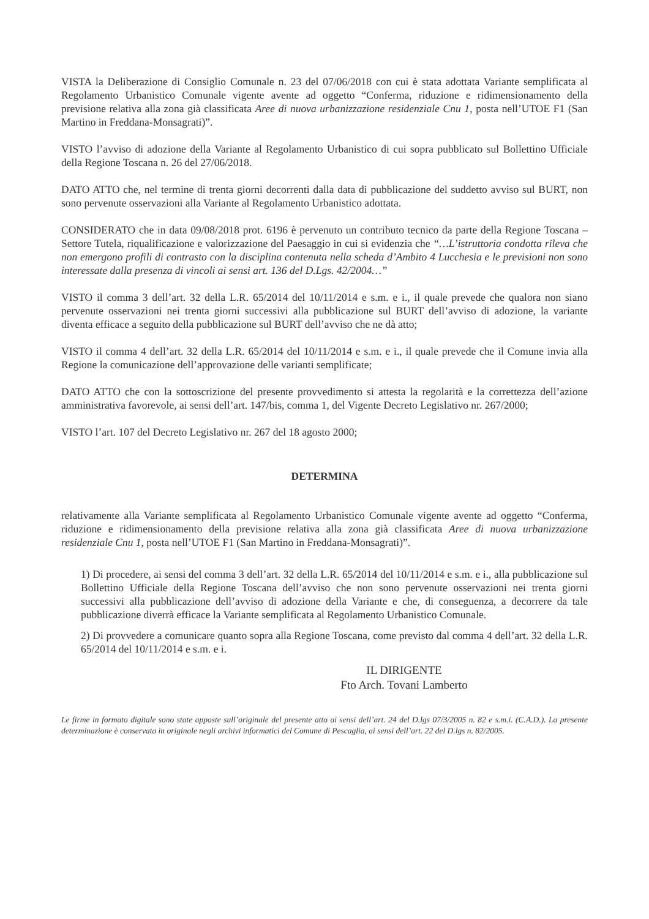VISTA la Deliberazione di Consiglio Comunale n. 23 del 07/06/2018 con cui è stata adottata Variante semplificata al Regolamento Urbanistico Comunale vigente avente ad oggetto “Conferma, riduzione e ridimensionamento della previsione relativa alla zona già classificata Aree di nuova urbanizzazione residenziale Cnu 1, posta nell’UTOE F1 (San Martino in Freddana-Monsagrati)”.
VISTO l’avviso di adozione della Variante al Regolamento Urbanistico di cui sopra pubblicato sul Bollettino Ufficiale della Regione Toscana n. 26 del 27/06/2018.
DATO ATTO che, nel termine di trenta giorni decorrenti dalla data di pubblicazione del suddetto avviso sul BURT, non sono pervenute osservazioni alla Variante al Regolamento Urbanistico adottata.
CONSIDERATO che in data 09/08/2018 prot. 6196 è pervenuto un contributo tecnico da parte della Regione Toscana – Settore Tutela, riqualificazione e valorizzazione del Paesaggio in cui si evidenzia che “…L’istruttoria condotta rileva che non emergono profili di contrasto con la disciplina contenuta nella scheda d’Ambito 4 Lucchesia e le previsioni non sono interessate dalla presenza di vincoli ai sensi art. 136 del D.Lgs. 42/2004…”
VISTO il comma 3 dell’art. 32 della L.R. 65/2014 del 10/11/2014 e s.m. e i., il quale prevede che qualora non siano pervenute osservazioni nei trenta giorni successivi alla pubblicazione sul BURT dell’avviso di adozione, la variante diventa efficace a seguito della pubblicazione sul BURT dell’avviso che ne dà atto;
VISTO il comma 4 dell’art. 32 della L.R. 65/2014 del 10/11/2014 e s.m. e i., il quale prevede che il Comune invia alla Regione la comunicazione dell’approvazione delle varianti semplificate;
DATO ATTO che con la sottoscrizione del presente provvedimento si attesta la regolarità e la correttezza dell’azione amministrativa favorevole, ai sensi dell’art. 147/bis, comma 1, del Vigente Decreto Legislativo nr. 267/2000;
VISTO l’art. 107 del Decreto Legislativo nr. 267 del 18 agosto 2000;
DETERMINA
relativamente alla Variante semplificata al Regolamento Urbanistico Comunale vigente avente ad oggetto “Conferma, riduzione e ridimensionamento della previsione relativa alla zona già classificata Aree di nuova urbanizzazione residenziale Cnu 1, posta nell’UTOE F1 (San Martino in Freddana-Monsagrati)”.
1) Di procedere, ai sensi del comma 3 dell’art. 32 della L.R. 65/2014 del 10/11/2014 e s.m. e i., alla pubblicazione sul Bollettino Ufficiale della Regione Toscana dell’avviso che non sono pervenute osservazioni nei trenta giorni successivi alla pubblicazione dell’avviso di adozione della Variante e che, di conseguenza, a decorrere da tale pubblicazione diverrà efficace la Variante semplificata al Regolamento Urbanistico Comunale.
2) Di provvedere a comunicare quanto sopra alla Regione Toscana, come previsto dal comma 4 dell’art. 32 della L.R. 65/2014 del 10/11/2014 e s.m. e i.
IL DIRIGENTE
Fto Arch. Tovani Lamberto
Le firme in formato digitale sono state apposte sull’originale del presente atto ai sensi dell’art. 24 del D.lgs 07/3/2005 n. 82 e s.m.i. (C.A.D.). La presente determinazione è conservata in originale negli archivi informatici del Comune di Pescaglia, ai sensi dell’art. 22 del D.lgs n. 82/2005.